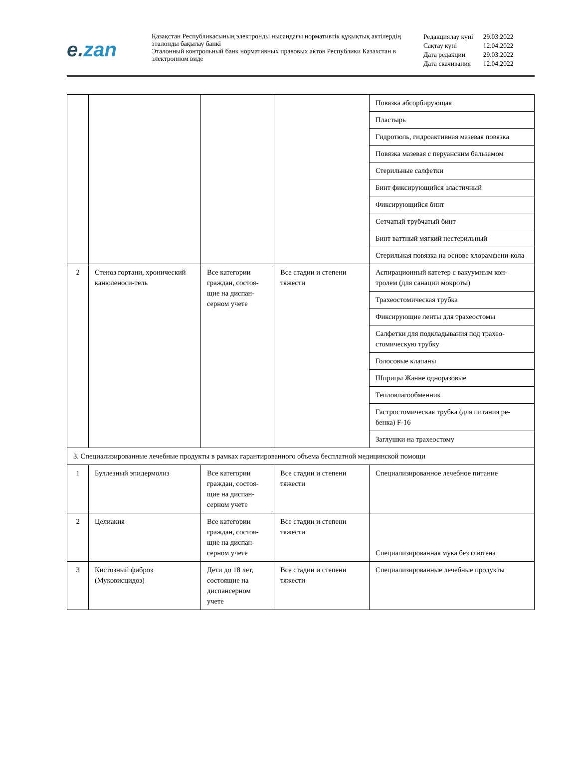e. zan
Қазақстан Республикасының электронды нысандағы нормативтік құқықтық актілердің эталонды бақылау банкі
Эталонный контрольный банк нормативных правовых актов Республики Казахстан в электронном виде
| Редакциялау күні | 29.03.2022 |
| Сақтау күні | 12.04.2022 |
| Дата редакции | 29.03.2022 |
| Дата скачивания | 12.04.2022 |
| | | | | Повязка абсорбирующая |
| | | | | Пластырь |
| | | | | Гидротюль, гидроактивная мазевая повязка |
| | | | | Повязка мазевая с перуанским бальзамом |
| | | | | Стерильные салфетки |
| | | | | Бинт фиксирующийся эластичный |
| | | | | Фиксирующийся бинт |
| | | | | Сетчатый трубчатый бинт |
| | | | | Бинт ваттный мягкий нестерильный |
| | | | | Стерильная повязка на основе хлорамфени-кола |
| 2 | Стеноз гортани, хронический канюленоси-тель | Все категории граждан, состоя-щие на диспан-серном учете | Все стадии и степени тяжести | Аспирационный катетер с вакуумным кон-тролем (для санации мокроты) |
| | | | | Трахеостомическая трубка |
| | | | | Фиксирующие ленты для трахеостомы |
| | | | | Салфетки для подкладывания под трахео-стомическую трубку |
| | | | | Голосовые клапаны |
| | | | | Шприцы Жанне одноразовые |
| | | | | Тепловлагообменник |
| | | | | Гастростомическая трубка (для питания ре-бенка) F-16 |
| | | | | Заглушки на трахеостому |
| 3. Специализированные лечебные продукты в рамках гарантированного объема бесплатной медицинской помощи | | | | |
| 1 | Буллезный эпидермолиз | Все категории граждан, состоя-щие на диспан-серном учете | Все стадии и степени тяжести | Специализированное лечебное питание |
| 2 | Целиакия | Все категории граждан, состоя-щие на диспан-серном учете | Все стадии и степени тяжести | Специализированная мука без глютена |
| 3 | Кистозный фиброз (Муковисцидоз) | Дети до 18 лет, состоящие на диспансерном учете | Все стадии и степени тяжести | Специализированные лечебные продукты |